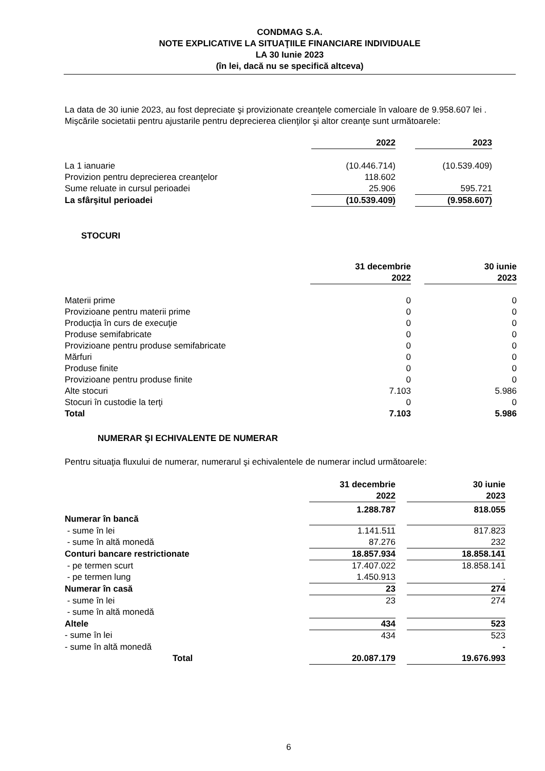CONDMAG S.A.
NOTE EXPLICATIVE LA SITUAŢIILE FINANCIARE INDIVIDUALE
LA 30 Iunie 2023
(în lei, dacă nu se specifică altceva)
La data de 30 iunie 2023, au fost depreciate şi provizionate creanţele comerciale în valoare de 9.958.607 lei .
Mişcările societatii pentru ajustarile pentru deprecierea clienţilor şi altor creanţe sunt următoarele:
| | 2022 | | 2023 |
| --- | --- | --- | --- |
| La 1 ianuarie | (10.446.714) | | (10.539.409) |
| Provizion pentru deprecierea creanţelor | 118.602 | | |
| Sume reluate in cursul perioadei | 25.906 | | 595.721 |
| La sfârşitul perioadei | (10.539.409) | | (9.958.607) |
STOCURI
| | 31 decembrie 2022 | | 30 iunie 2023 |
| --- | --- | --- | --- |
| Materii prime | 0 | | 0 |
| Provizioane pentru materii prime | 0 | | 0 |
| Producţia în curs de execuţie | 0 | | 0 |
| Produse semifabricate | 0 | | 0 |
| Provizioane pentru produse semifabricate | 0 | | 0 |
| Mărfuri | 0 | | 0 |
| Produse finite | 0 | | 0 |
| Provizioane pentru produse finite | 0 | | 0 |
| Alte stocuri | 7.103 | | 5.986 |
| Stocuri în custodie la terţi | 0 | | 0 |
| Total | 7.103 | | 5.986 |
NUMERAR ŞI ECHIVALENTE DE NUMERAR
Pentru situaţia fluxului de numerar, numerarul şi echivalentele de numerar includ următoarele:
| | 31 decembrie 2022 | | 30 iunie 2023 |
| --- | --- | --- | --- |
| Numerar în bancă | 1.288.787 | | 818.055 |
| - sume în lei | 1.141.511 | | 817.823 |
| - sume în altă monedă | 87.276 | | 232 |
| Conturi bancare restrictionate | 18.857.934 | | 18.858.141 |
| - pe termen scurt | 17.407.022 | | 18.858.141 |
| - pe termen lung | 1.450.913 | | . |
| Numerar în casă | 23 | | 274 |
| - sume în lei | 23 | | 274 |
| - sume în altă monedă | | | |
| Altele | 434 | | 523 |
| - sume în lei | 434 | | 523 |
| - sume în altă monedă | | | - |
| Total | 20.087.179 | | 19.676.993 |
6